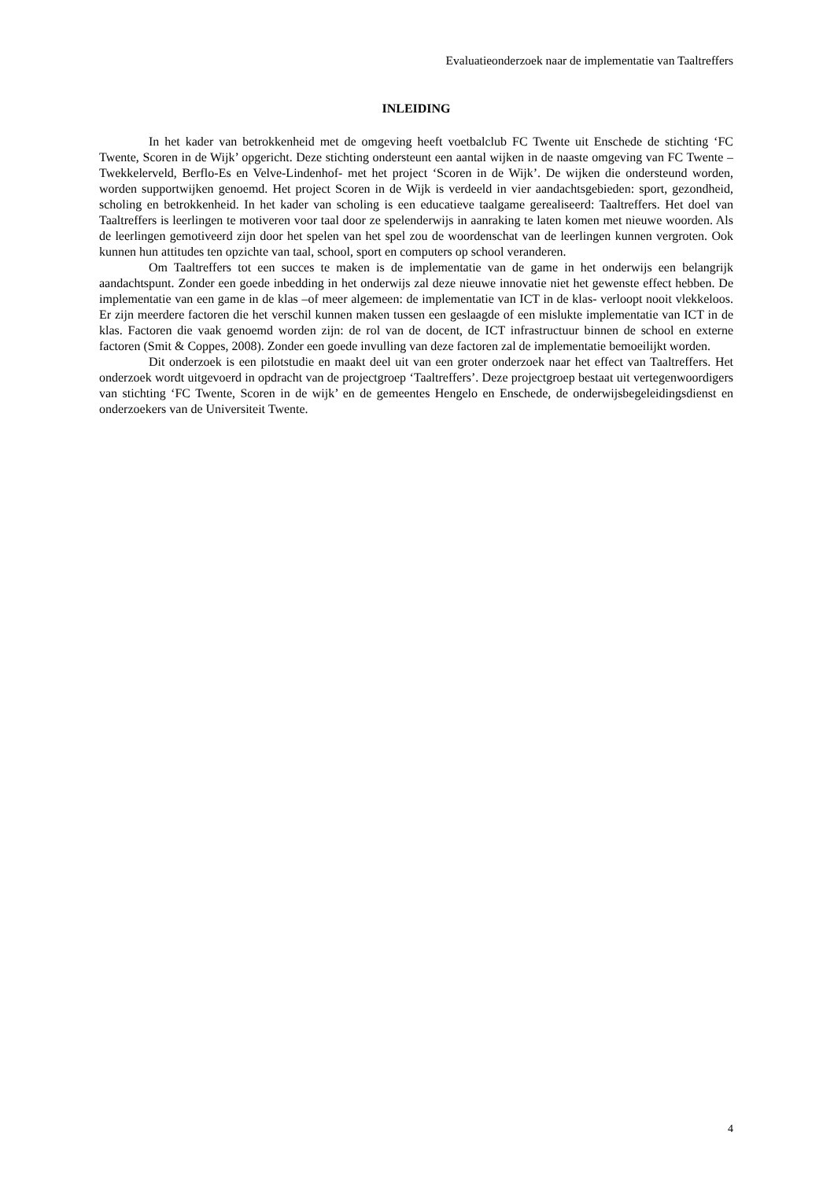Evaluatieonderzoek naar de implementatie van Taaltreffers
INLEIDING
In het kader van betrokkenheid met de omgeving heeft voetbalclub FC Twente uit Enschede de stichting ‘FC Twente, Scoren in de Wijk’ opgericht. Deze stichting ondersteunt een aantal wijken in de naaste omgeving van FC Twente –Twekkelerveld, Berflo-Es en Velve-Lindenhof- met het project ‘Scoren in de Wijk’. De wijken die ondersteund worden, worden supportwijken genoemd. Het project Scoren in de Wijk is verdeeld in vier aandachtsgebieden: sport, gezondheid, scholing en betrokkenheid. In het kader van scholing is een educatieve taalgame gerealiseerd: Taaltreffers. Het doel van Taaltreffers is leerlingen te motiveren voor taal door ze spelenderwijs in aanraking te laten komen met nieuwe woorden. Als de leerlingen gemotiveerd zijn door het spelen van het spel zou de woordenschat van de leerlingen kunnen vergroten. Ook kunnen hun attitudes ten opzichte van taal, school, sport en computers op school veranderen.
Om Taaltreffers tot een succes te maken is de implementatie van de game in het onderwijs een belangrijk aandachtspunt. Zonder een goede inbedding in het onderwijs zal deze nieuwe innovatie niet het gewenste effect hebben. De implementatie van een game in de klas –of meer algemeen: de implementatie van ICT in de klas- verloopt nooit vlekkeloos. Er zijn meerdere factoren die het verschil kunnen maken tussen een geslaagde of een mislukte implementatie van ICT in de klas. Factoren die vaak genoemd worden zijn: de rol van de docent, de ICT infrastructuur binnen de school en externe factoren (Smit & Coppes, 2008). Zonder een goede invulling van deze factoren zal de implementatie bemoeilijkt worden.
Dit onderzoek is een pilotstudie en maakt deel uit van een groter onderzoek naar het effect van Taaltreffers. Het onderzoek wordt uitgevoerd in opdracht van de projectgroep ‘Taaltreffers’. Deze projectgroep bestaat uit vertegenwoordigers van stichting ‘FC Twente, Scoren in de wijk’ en de gemeentes Hengelo en Enschede, de onderwijsbegeleidingsdienst en onderzoekers van de Universiteit Twente.
4